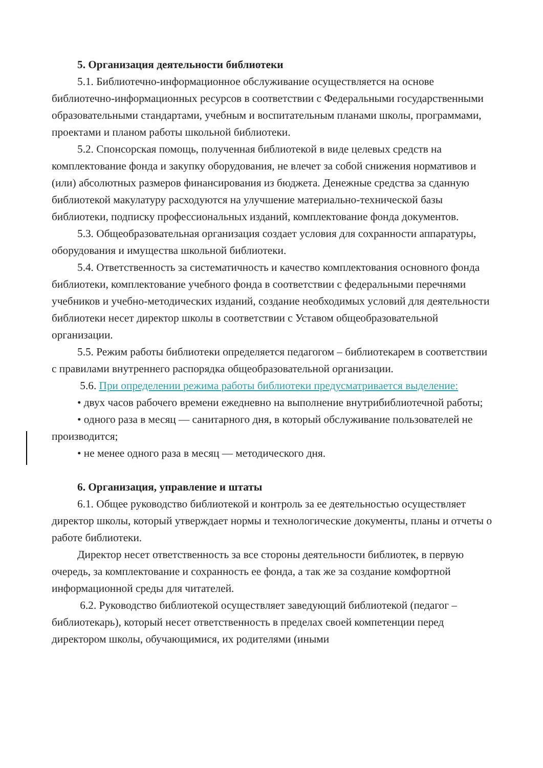5. Организация деятельности библиотеки
5.1. Библиотечно-информационное обслуживание осуществляется на основе библиотечно-информационных ресурсов в соответствии с Федеральными государственными образовательными стандартами, учебным и воспитательным планами школы, программами, проектами и планом работы школьной библиотеки.
5.2. Спонсорская помощь, полученная библиотекой в виде целевых средств на комплектование фонда и закупку оборудования, не влечет за собой снижения нормативов и (или) абсолютных размеров финансирования из бюджета. Денежные средства за сданную библиотекой макулатуру расходуются на улучшение материально-технической базы библиотеки, подписку профессиональных изданий, комплектование фонда документов.
5.3. Общеобразовательная организация создает условия для сохранности аппаратуры, оборудования и имущества школьной библиотеки.
5.4. Ответственность за систематичность и качество комплектования основного фонда библиотеки, комплектование учебного фонда в соответствии с федеральными перечнями учебников и учебно-методических изданий, создание необходимых условий для деятельности библиотеки несет директор школы в соответствии с Уставом общеобразовательной организации.
5.5. Режим работы библиотеки определяется педагогом – библиотекарем в соответствии с правилами внутреннего распорядка общеобразовательной организации.
5.6. При определении режима работы библиотеки предусматривается выделение:
• двух часов рабочего времени ежедневно на выполнение внутрибиблиотечной работы;
• одного раза в месяц — санитарного дня, в который обслуживание пользователей не производится;
• не менее одного раза в месяц — методического дня.
6. Организация, управление и штаты
6.1. Общее руководство библиотекой и контроль за ее деятельностью осуществляет директор школы, который утверждает нормы и технологические документы, планы и отчеты о работе библиотеки.
Директор несет ответственность за все стороны деятельности библиотек, в первую очередь, за комплектование и сохранность ее фонда, а так же за создание комфортной информационной среды для читателей.
6.2. Руководство библиотекой осуществляет заведующий библиотекой (педагог – библиотекарь), который несет ответственность в пределах своей компетенции перед директором школы, обучающимися, их родителями (иными